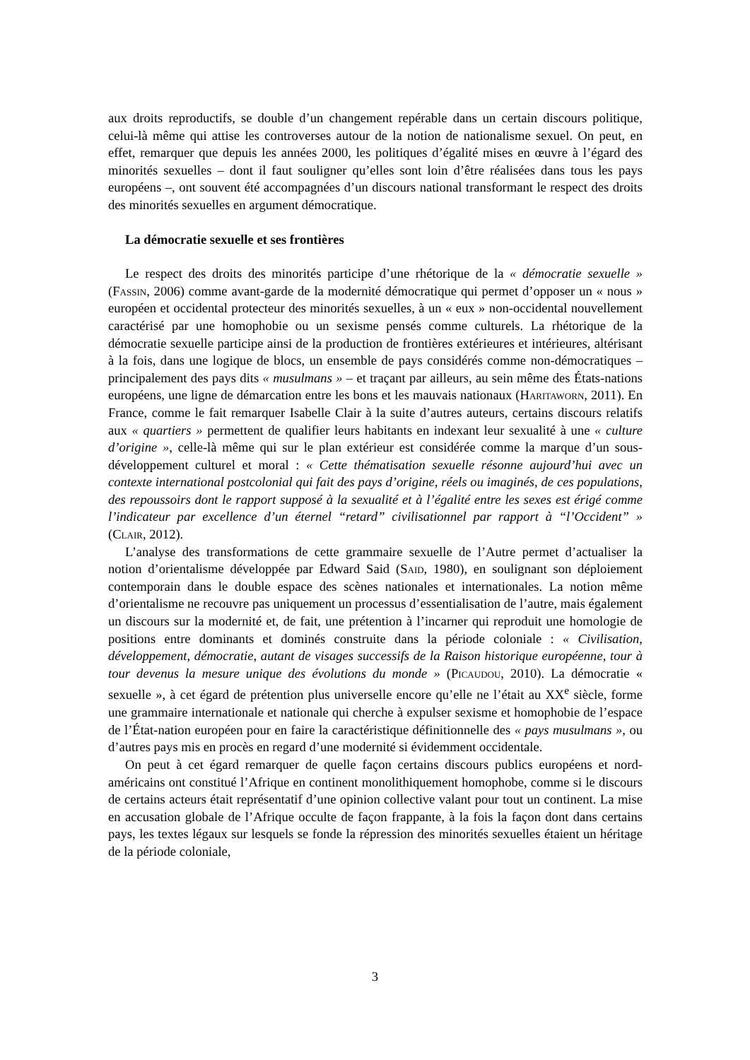aux droits reproductifs, se double d’un changement repérable dans un certain discours politique, celui-là même qui attise les controverses autour de la notion de nationalisme sexuel. On peut, en effet, remarquer que depuis les années 2000, les politiques d’égalité mises en œuvre à l’égard des minorités sexuelles – dont il faut souligner qu’elles sont loin d’être réalisées dans tous les pays européens –, ont souvent été accompagnées d’un discours national transformant le respect des droits des minorités sexuelles en argument démocratique.
La démocratie sexuelle et ses frontières
Le respect des droits des minorités participe d’une rhétorique de la « démocratie sexuelle » (Fassin, 2006) comme avant-garde de la modernité démocratique qui permet d’opposer un « nous » européen et occidental protecteur des minorités sexuelles, à un « eux » non-occidental nouvellement caractérisé par une homophobie ou un sexisme pensés comme culturels. La rhétorique de la démocratie sexuelle participe ainsi de la production de frontières extérieures et intérieures, altérisant à la fois, dans une logique de blocs, un ensemble de pays considérés comme non-démocratiques – principalement des pays dits « musulmans » – et traçant par ailleurs, au sein même des États-nations européens, une ligne de démarcation entre les bons et les mauvais nationaux (Haritaworn, 2011). En France, comme le fait remarquer Isabelle Clair à la suite d’autres auteurs, certains discours relatifs aux « quartiers » permettent de qualifier leurs habitants en indexant leur sexualité à une « culture d’origine », celle-là même qui sur le plan extérieur est considérée comme la marque d’un sous-développement culturel et moral : « Cette thématisation sexuelle résonne aujourd’hui avec un contexte international postcolonial qui fait des pays d’origine, réels ou imaginés, de ces populations, des repoussoirs dont le rapport supposé à la sexualité et à l’égalité entre les sexes est érigé comme l’indicateur par excellence d’un éternel “retard” civilisationnel par rapport à “l’Occident” » (Clair, 2012).
L’analyse des transformations de cette grammaire sexuelle de l’Autre permet d’actualiser la notion d’orientalisme développée par Edward Said (Said, 1980), en soulignant son déploiement contemporain dans le double espace des scènes nationales et internationales. La notion même d’orientalisme ne recouvre pas uniquement un processus d’essentialisation de l’autre, mais également un discours sur la modernité et, de fait, une prétention à l’incarner qui reproduit une homologie de positions entre dominants et dominés construite dans la période coloniale : « Civilisation, développement, démocratie, autant de visages successifs de la Raison historique européenne, tour à tour devenus la mesure unique des évolutions du monde » (Picaudou, 2010). La démocratie « sexuelle », à cet égard de prétention plus universelle encore qu’elle ne l’était au XX<sup>e</sup> siècle, forme une grammaire internationale et nationale qui cherche à expulser sexisme et homophobie de l’espace de l’État-nation européen pour en faire la caractéristique définitionnelle des « pays musulmans », ou d’autres pays mis en procès en regard d’une modernité si évidemment occidentale.
On peut à cet égard remarquer de quelle façon certains discours publics européens et nord-américains ont constitué l’Afrique en continent monolithiquement homophobe, comme si le discours de certains acteurs était représentatif d’une opinion collective valant pour tout un continent. La mise en accusation globale de l’Afrique occulte de façon frappante, à la fois la façon dont dans certains pays, les textes légaux sur lesquels se fonde la répression des minorités sexuelles étaient un héritage de la période coloniale,
3